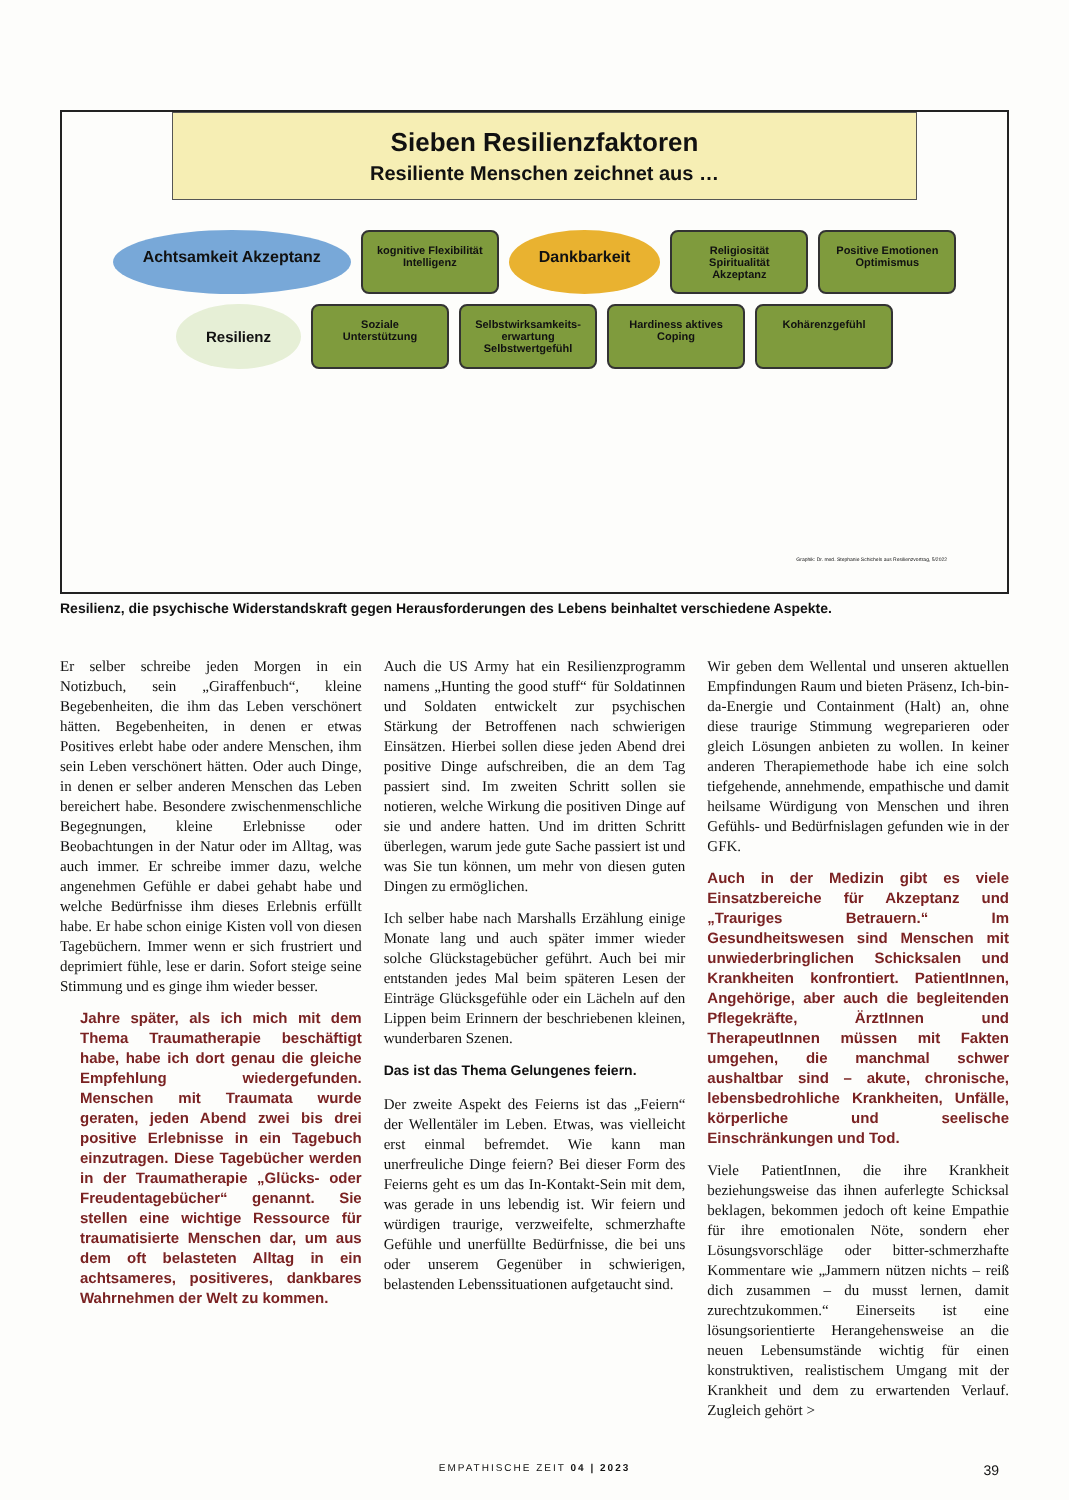Sieben Resilienzfaktoren
Resiliente Menschen zeichnet aus …
Achtsamkeit Akzeptanz
kognitive Flexibilität Intelligenz
Dankbarkeit
Religiosität Spiritualität Akzeptanz
Positive Emotionen Optimismus
Resilienz
Soziale Unterstützung
Selbstwirksamkeits-erwartung Selbstwertgefühl
Hardiness aktives Coping
Kohärenzgefühl
Graphik: Dr. med. Stephanie Schichels aus Resilienzvortrag, 5/2022
Resilienz, die psychische Widerstandskraft gegen Herausforderungen des Lebens beinhaltet verschiedene Aspekte.
Er selber schreibe jeden Morgen in ein Notizbuch, sein „Giraffenbuch“, kleine Begebenheiten, die ihm das Leben verschönert hätten. Begebenheiten, in denen er etwas Positives erlebt habe oder andere Menschen, ihm sein Leben verschönert hätten. Oder auch Dinge, in denen er selber anderen Menschen das Leben bereichert habe. Besondere zwischenmenschliche Begegnungen, kleine Erlebnisse oder Beobachtungen in der Natur oder im Alltag, was auch immer. Er schreibe immer dazu, welche angenehmen Gefühle er dabei gehabt habe und welche Bedürfnisse ihm dieses Erlebnis erfüllt habe. Er habe schon einige Kisten voll von diesen Tagebüchern. Immer wenn er sich frustriert und deprimiert fühle, lese er darin. Sofort steige seine Stimmung und es ginge ihm wieder besser.
Jahre später, als ich mich mit dem Thema Traumatherapie beschäftigt habe, habe ich dort genau die gleiche Empfehlung wiedergefunden. Menschen mit Traumata wurde geraten, jeden Abend zwei bis drei positive Erlebnisse in ein Tagebuch einzutragen. Diese Tagebücher werden in der Traumatherapie „Glücks- oder Freudentagebücher“ genannt. Sie stellen eine wichtige Ressource für traumatisierte Menschen dar, um aus dem oft belasteten Alltag in ein achtsameres, positiveres, dankbares Wahrnehmen der Welt zu kommen.
Auch die US Army hat ein Resilienzprogramm namens „Hunting the good stuff“ für Soldatinnen und Soldaten entwickelt zur psychischen Stärkung der Betroffenen nach schwierigen Einsätzen. Hierbei sollen diese jeden Abend drei positive Dinge aufschreiben, die an dem Tag passiert sind. Im zweiten Schritt sollen sie notieren, welche Wirkung die positiven Dinge auf sie und andere hatten. Und im dritten Schritt überlegen, warum jede gute Sache passiert ist und was Sie tun können, um mehr von diesen guten Dingen zu ermöglichen.
Ich selber habe nach Marshalls Erzählung einige Monate lang und auch später immer wieder solche Glückstagebücher geführt. Auch bei mir entstanden jedes Mal beim späteren Lesen der Einträge Glücksgefühle oder ein Lächeln auf den Lippen beim Erinnern der beschriebenen kleinen, wunderbaren Szenen.
Das ist das Thema Gelungenes feiern.
Der zweite Aspekt des Feierns ist das „Feiern“ der Wellentäler im Leben. Etwas, was vielleicht erst einmal befremdet. Wie kann man unerfreuliche Dinge feiern? Bei dieser Form des Feierns geht es um das In-Kontakt-Sein mit dem, was gerade in uns lebendig ist. Wir feiern und würdigen traurige, verzweifelte, schmerzhafte Gefühle und unerfüllte Bedürfnisse, die bei uns oder unserem Gegenüber in schwierigen, belastenden Lebenssituationen aufgetaucht sind.
Wir geben dem Wellental und unseren aktuellen Empfindungen Raum und bieten Präsenz, Ich-bin-da-Energie und Containment (Halt) an, ohne diese traurige Stimmung wegreparieren oder gleich Lösungen anbieten zu wollen. In keiner anderen Therapiemethode habe ich eine solch tiefgehende, annehmende, empathische und damit heilsame Würdigung von Menschen und ihren Gefühls- und Bedürfnislagen gefunden wie in der GFK.
Auch in der Medizin gibt es viele Einsatzbereiche für Akzeptanz und „Trauriges Betrauern.“ Im Gesundheitswesen sind Menschen mit unwiederbringlichen Schicksalen und Krankheiten konfrontiert. PatientInnen, Angehörige, aber auch die begleitenden Pflegekräfte, ÄrztInnen und TherapeutInnen müssen mit Fakten umgehen, die manchmal schwer aushaltbar sind – akute, chronische, lebensbedrohliche Krankheiten, Unfälle, körperliche und seelische Einschränkungen und Tod.
Viele PatientInnen, die ihre Krankheit beziehungsweise das ihnen auferlegte Schicksal beklagen, bekommen jedoch oft keine Empathie für ihre emotionalen Nöte, sondern eher Lösungsvorschläge oder bitter-schmerzhafte Kommentare wie „Jammern nützen nichts – reiß dich zusammen – du musst lernen, damit zurechtzukommen.“ Einerseits ist eine lösungsorientierte Herangehensweise an die neuen Lebensumstände wichtig für einen konstruktiven, realistischem Umgang mit der Krankheit und dem zu erwartenden Verlauf. Zugleich gehört >
EMPATHISCHE ZEIT 04 | 2023 39